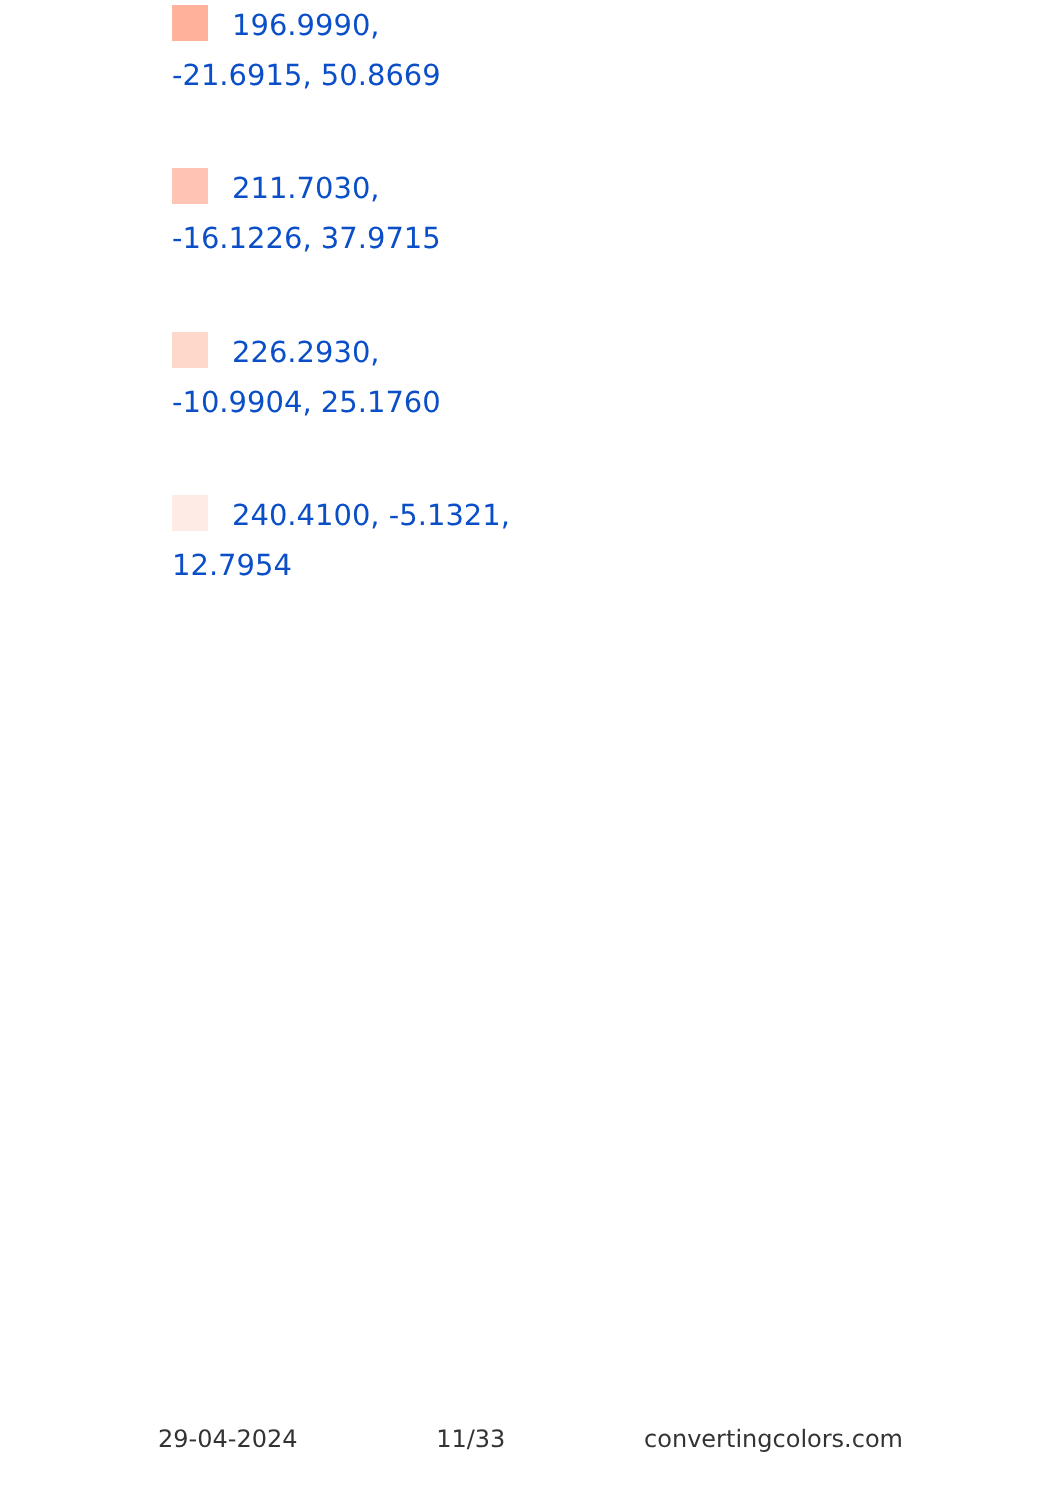196.9990, -21.6915, 50.8669
211.7030, -16.1226, 37.9715
226.2930, -10.9904, 25.1760
240.4100, -5.1321, 12.7954
29-04-2024 11/33 convertingcolors.com